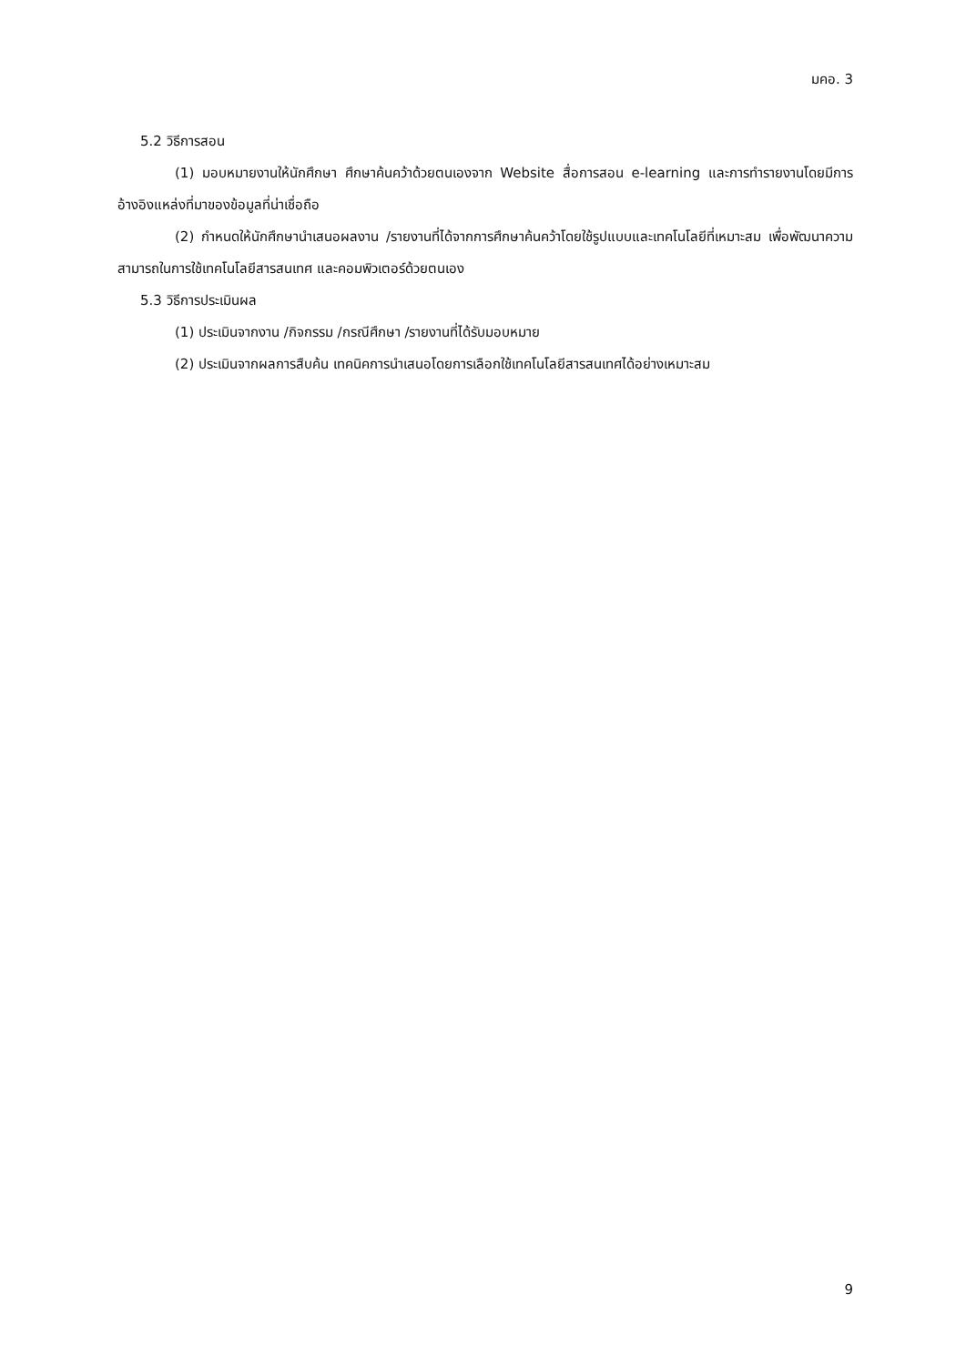มคอ. 3
5.2 วิธีการสอน
(1) มอบหมายงานให้นักศึกษา ศึกษาค้นคว้าด้วยตนเองจาก Website สื่อการสอน e-learning และการทำรายงานโดยมีการอ้างอิงแหล่งที่มาของข้อมูลที่น่าเชื่อถือ
(2) กำหนดให้นักศึกษานำเสนอผลงาน /รายงานที่ได้จากการศึกษาค้นคว้าโดยใช้รูปแบบและเทคโนโลยีที่เหมาะสม เพื่อพัฒนาความสามารถในการใช้เทคโนโลยีสารสนเทศ และคอมพิวเตอร์ด้วยตนเอง
5.3 วิธีการประเมินผล
(1) ประเมินจากงาน /กิจกรรม /กรณีศึกษา /รายงานที่ได้รับมอบหมาย
(2) ประเมินจากผลการสืบค้น เทคนิคการนำเสนอโดยการเลือกใช้เทคโนโลยีสารสนเทศได้อย่างเหมาะสม
9